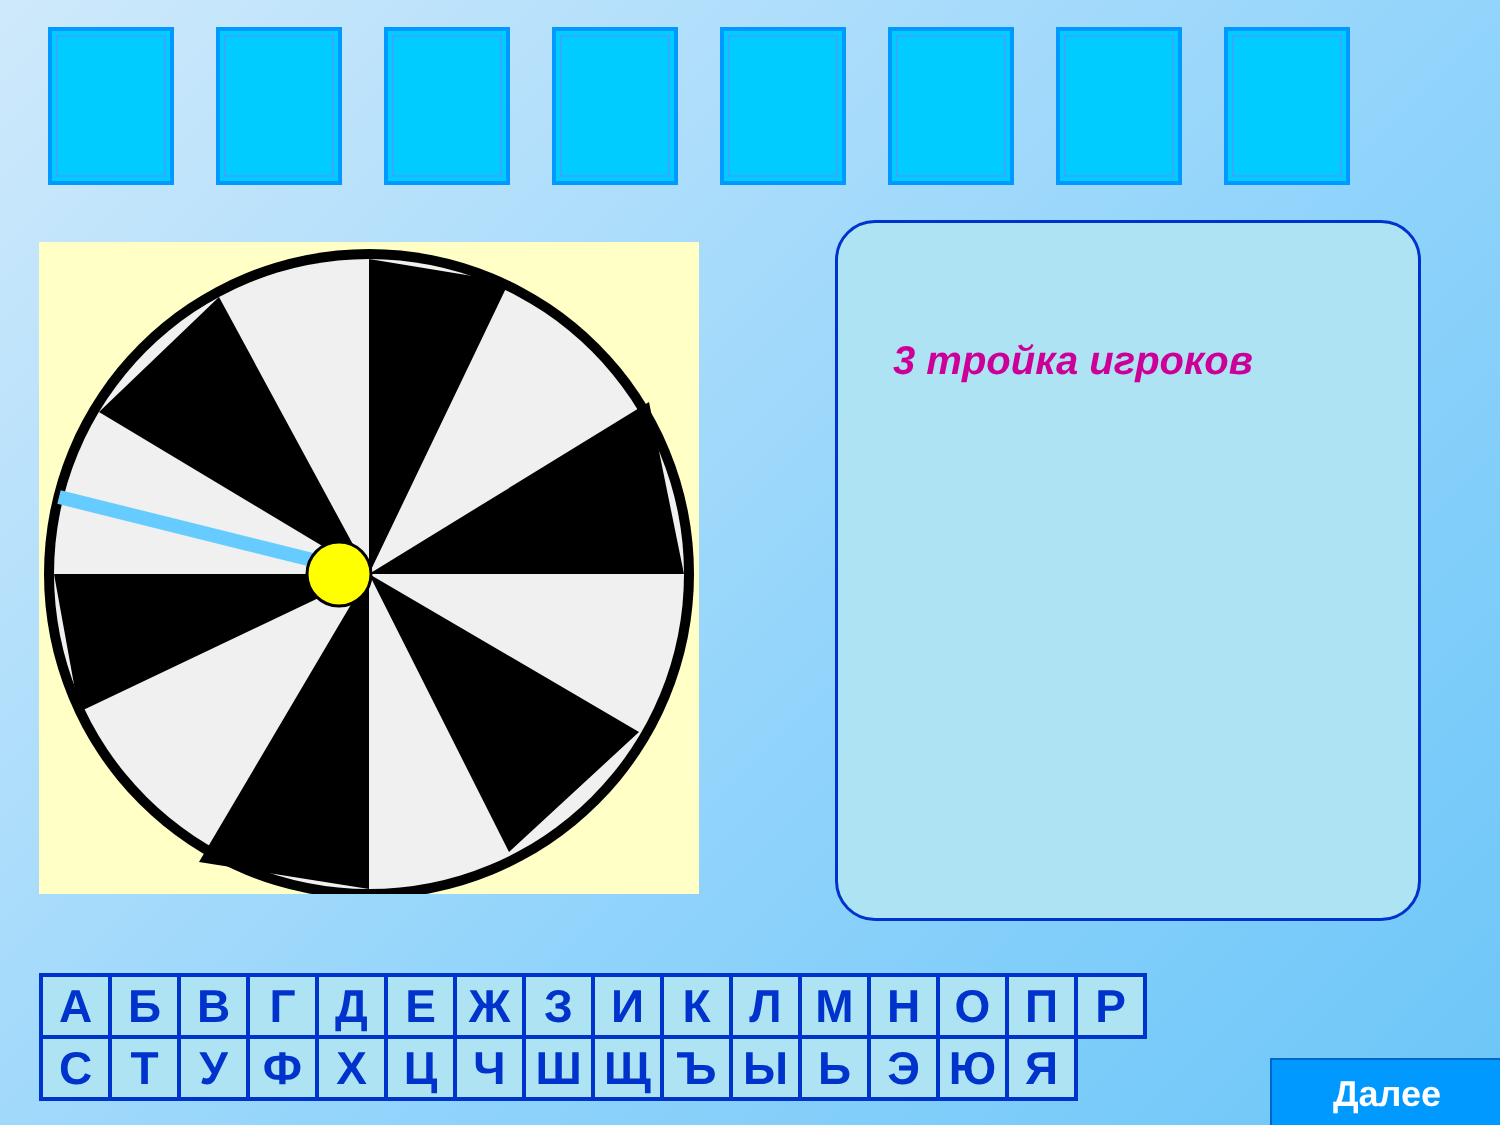3 тройка игроков
| А | Б | В | Г | Д | Е | Ж | З | И | К | Л | М | Н | О | П | Р |
| С | Т | У | Ф | Х | Ц | Ч | Ш | Щ | Ъ | Ы | Ь | Э | Ю | Я | |
Далее